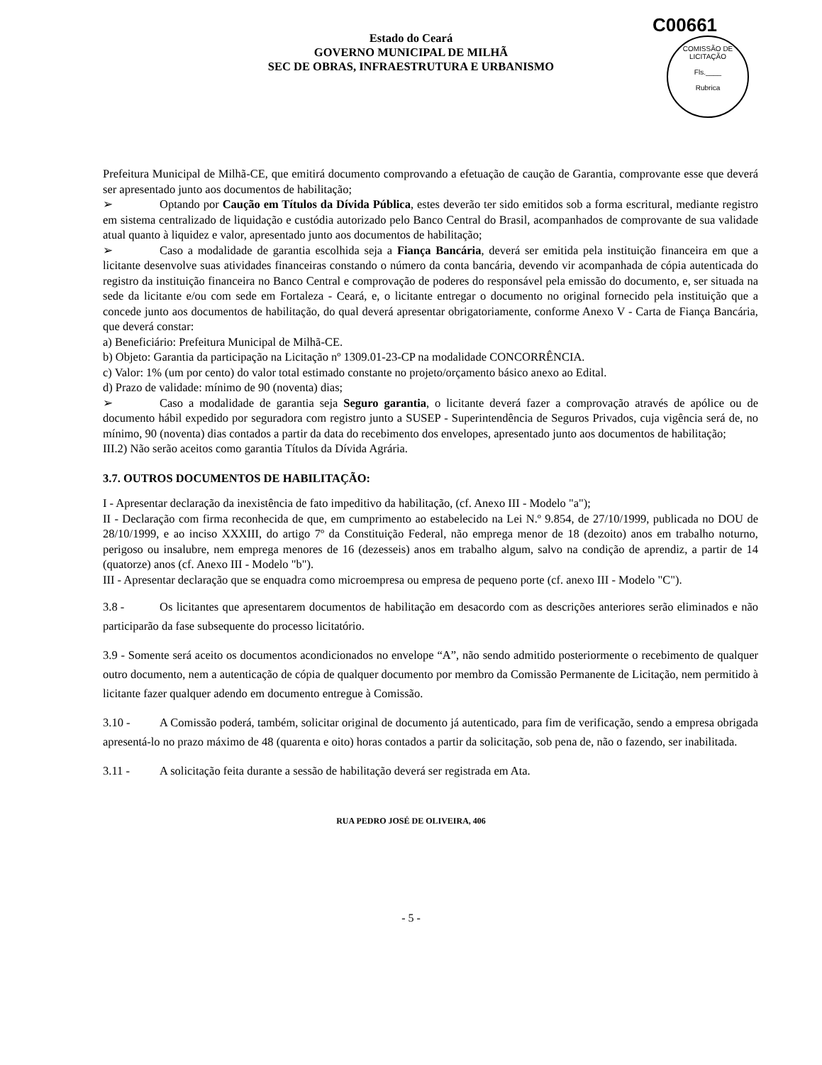C00661
COMISSÃO DE LICITAÇÃO
Fls.____
Rubrica
Estado do Ceará
GOVERNO MUNICIPAL DE MILHÃ
SEC DE OBRAS, INFRAESTRUTURA E URBANISMO
Prefeitura Municipal de Milhã-CE, que emitirá documento comprovando a efetuação de caução de Garantia, comprovante esse que deverá ser apresentado junto aos documentos de habilitação;
➢ Optando por Caução em Títulos da Dívida Pública, estes deverão ter sido emitidos sob a forma escritural, mediante registro em sistema centralizado de liquidação e custódia autorizado pelo Banco Central do Brasil, acompanhados de comprovante de sua validade atual quanto à liquidez e valor, apresentado junto aos documentos de habilitação;
➢ Caso a modalidade de garantia escolhida seja a Fiança Bancária, deverá ser emitida pela instituição financeira em que a licitante desenvolve suas atividades financeiras constando o número da conta bancária, devendo vir acompanhada de cópia autenticada do registro da instituição financeira no Banco Central e comprovação de poderes do responsável pela emissão do documento, e, ser situada na sede da licitante e/ou com sede em Fortaleza - Ceará, e, o licitante entregar o documento no original fornecido pela instituição que a concede junto aos documentos de habilitação, do qual deverá apresentar obrigatoriamente, conforme Anexo V - Carta de Fiança Bancária, que deverá constar:
a) Beneficiário: Prefeitura Municipal de Milhã-CE.
b) Objeto: Garantia da participação na Licitação nº 1309.01-23-CP na modalidade CONCORRÊNCIA.
c) Valor: 1% (um por cento) do valor total estimado constante no projeto/orçamento básico anexo ao Edital.
d) Prazo de validade: mínimo de 90 (noventa) dias;
➢ Caso a modalidade de garantia seja Seguro garantia, o licitante deverá fazer a comprovação através de apólice ou de documento hábil expedido por seguradora com registro junto a SUSEP - Superintendência de Seguros Privados, cuja vigência será de, no mínimo, 90 (noventa) dias contados a partir da data do recebimento dos envelopes, apresentado junto aos documentos de habilitação;
III.2) Não serão aceitos como garantia Títulos da Dívida Agrária.
3.7. OUTROS DOCUMENTOS DE HABILITAÇÃO:
I - Apresentar declaração da inexistência de fato impeditivo da habilitação, (cf. Anexo III - Modelo "a");
II - Declaração com firma reconhecida de que, em cumprimento ao estabelecido na Lei N.º 9.854, de 27/10/1999, publicada no DOU de 28/10/1999, e ao inciso XXXIII, do artigo 7º da Constituição Federal, não emprega menor de 18 (dezoito) anos em trabalho noturno, perigoso ou insalubre, nem emprega menores de 16 (dezesseis) anos em trabalho algum, salvo na condição de aprendiz, a partir de 14 (quatorze) anos (cf. Anexo III - Modelo "b").
III - Apresentar declaração que se enquadra como microempresa ou empresa de pequeno porte (cf. anexo III - Modelo "C").
3.8 - Os licitantes que apresentarem documentos de habilitação em desacordo com as descrições anteriores serão eliminados e não participarão da fase subsequente do processo licitatório.
3.9 - Somente será aceito os documentos acondicionados no envelope “A”, não sendo admitido posteriormente o recebimento de qualquer outro documento, nem a autenticação de cópia de qualquer documento por membro da Comissão Permanente de Licitação, nem permitido à licitante fazer qualquer adendo em documento entregue à Comissão.
3.10 - A Comissão poderá, também, solicitar original de documento já autenticado, para fim de verificação, sendo a empresa obrigada apresentá-lo no prazo máximo de 48 (quarenta e oito) horas contados a partir da solicitação, sob pena de, não o fazendo, ser inabilitada.
3.11 - A solicitação feita durante a sessão de habilitação deverá ser registrada em Ata.
RUA PEDRO JOSÉ DE OLIVEIRA, 406
- 5 -